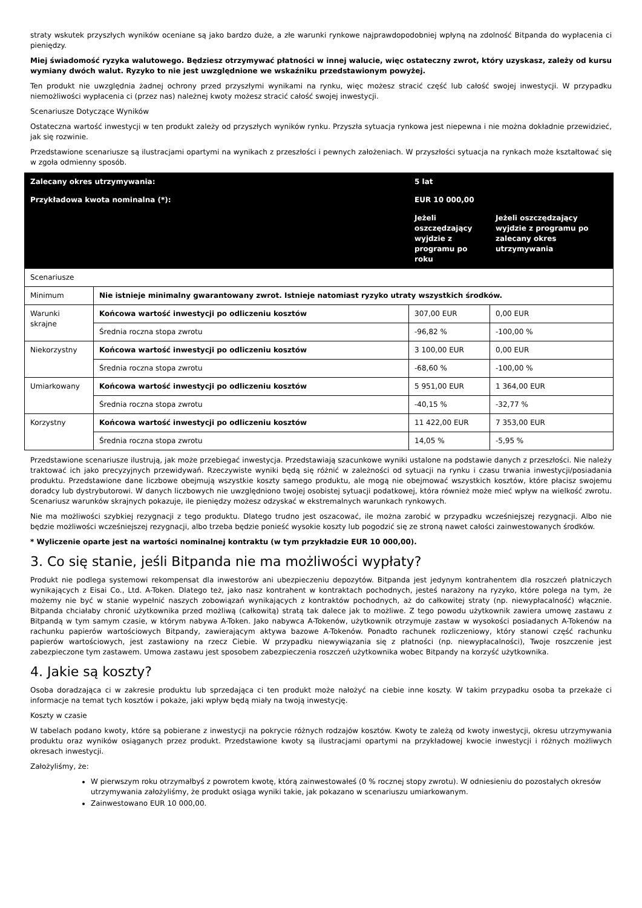straty wskutek przyszłych wyników oceniane są jako bardzo duże, a złe warunki rynkowe najprawdopodobniej wpłyną na zdolność Bitpanda do wypłacenia ci pieniędzy.
Miej świadomość ryzyka walutowego. Będziesz otrzymywać płatności w innej walucie, więc ostateczny zwrot, który uzyskasz, zależy od kursu wymiany dwóch walut. Ryzyko to nie jest uwzględnione we wskaźniku przedstawionym powyżej.
Ten produkt nie uwzględnia żadnej ochrony przed przyszłymi wynikami na rynku, więc możesz stracić część lub całość swojej inwestycji. W przypadku niemożliwości wypłacenia ci (przez nas) należnej kwoty możesz stracić całość swojej inwestycji.
Scenariusze Dotyczące Wyników
Ostateczna wartość inwestycji w ten produkt zależy od przyszłych wyników rynku. Przyszła sytuacja rynkowa jest niepewna i nie można dokładnie przewidzieć, jak się rozwinie.
Przedstawione scenariusze są ilustracjami opartymi na wynikach z przeszłości i pewnych założeniach. W przyszłości sytuacja na rynkach może kształtować się w zgoła odmienny sposób.
| Zalecany okres utrzymywania: | | 5 lat | |
| Przykładowa kwota nominalna (*): | | EUR 10 000,00 | |
| | | Jeżeli oszczędzający wyjdzie z programu po roku | Jeżeli oszczędzający wyjdzie z programu po zalecany okres utrzymywania |
| Scenariusze | | | |
| Minimum | Nie istnieje minimalny gwarantowany zwrot. Istnieje natomiast ryzyko utraty wszystkich środków. | | |
| Warunki skrajne | Końcowa wartość inwestycji po odliczeniu kosztów | 307,00 EUR | 0,00 EUR |
| | Średnia roczna stopa zwrotu | -96,82 % | -100,00 % |
| Niekorzystny | Końcowa wartość inwestycji po odliczeniu kosztów | 3 100,00 EUR | 0,00 EUR |
| | Średnia roczna stopa zwrotu | -68,60 % | -100,00 % |
| Umiarkowany | Końcowa wartość inwestycji po odliczeniu kosztów | 5 951,00 EUR | 1 364,00 EUR |
| | Średnia roczna stopa zwrotu | -40,15 % | -32,77 % |
| Korzystny | Końcowa wartość inwestycji po odliczeniu kosztów | 11 422,00 EUR | 7 353,00 EUR |
| | Średnia roczna stopa zwrotu | 14,05 % | -5,95 % |
Przedstawione scenariusze ilustrują, jak może przebiegać inwestycja. Przedstawiają szacunkowe wyniki ustalone na podstawie danych z przeszłości. Nie należy traktować ich jako precyzyjnych przewidywań. Rzeczywiste wyniki będą się różnić w zależności od sytuacji na rynku i czasu trwania inwestycji/posiadania produktu. Przedstawione dane liczbowe obejmują wszystkie koszty samego produktu, ale mogą nie obejmować wszystkich kosztów, które płacisz swojemu doradcy lub dystrybutorowi. W danych liczbowych nie uwzględniono twojej osobistej sytuacji podatkowej, która również może mieć wpływ na wielkość zwrotu. Scenariusz warunków skrajnych pokazuje, ile pieniędzy możesz odzyskać w ekstremalnych warunkach rynkowych.
Nie ma możliwości szybkiej rezygnacji z tego produktu. Dlatego trudno jest oszacować, ile można zarobić w przypadku wcześniejszej rezygnacji. Albo nie będzie możliwości wcześniejszej rezygnacji, albo trzeba będzie ponieść wysokie koszty lub pogodzić się ze stroną nawet całości zainwestowanych środków.
* Wyliczenie oparte jest na wartości nominalnej kontraktu (w tym przykładzie EUR 10 000,00).
3. Co się stanie, jeśli Bitpanda nie ma możliwości wypłaty?
Produkt nie podlega systemowi rekompensat dla inwestorów ani ubezpieczeniu depozytów. Bitpanda jest jedynym kontrahentem dla roszczeń płatniczych wynikających z Eisai Co., Ltd. A-Token. Dlatego też, jako nasz kontrahent w kontraktach pochodnych, jesteś narażony na ryzyko, które polega na tym, że możemy nie być w stanie wypełnić naszych zobowiązań wynikających z kontraktów pochodnych, aż do całkowitej straty (np. niewypłacalność) włącznie. Bitpanda chciałaby chronić użytkownika przed możliwą (całkowitą) stratą tak dalece jak to możliwe. Z tego powodu użytkownik zawiera umowę zastawu z Bitpandą w tym samym czasie, w którym nabywa A-Token. Jako nabywca A-Tokenów, użytkownik otrzymuje zastaw w wysokości posiadanych A-Tokenów na rachunku papierów wartościowych Bitpandy, zawierającym aktywa bazowe A-Tokenów. Ponadto rachunek rozliczeniowy, który stanowi część rachunku papierów wartościowych, jest zastawiony na rzecz Ciebie. W przypadku niewywiązania się z płatności (np. niewypłacalności), Twoje roszczenie jest zabezpieczone tym zastawem. Umowa zastawu jest sposobem zabezpieczenia roszczeń użytkownika wobec Bitpandy na korzyść użytkownika.
4. Jakie są koszty?
Osoba doradzająca ci w zakresie produktu lub sprzedająca ci ten produkt może nałożyć na ciebie inne koszty. W takim przypadku osoba ta przekaże ci informacje na temat tych kosztów i pokaże, jaki wpływ będą miały na twoją inwestycję.
Koszty w czasie
W tabelach podano kwoty, które są pobierane z inwestycji na pokrycie różnych rodzajów kosztów. Kwoty te zależą od kwoty inwestycji, okresu utrzymywania produktu oraz wyników osiąganych przez produkt. Przedstawione kwoty są ilustracjami opartymi na przykładowej kwocie inwestycji i różnych możliwych okresach inwestycji.
Założyliśmy, że:
W pierwszym roku otrzymałbyś z powrotem kwotę, którą zainwestowałeś (0 % rocznej stopy zwrotu). W odniesieniu do pozostałych okresów utrzymywania założyliśmy, że produkt osiąga wyniki takie, jak pokazano w scenariuszu umiarkowanym.
Zainwestowano EUR 10 000,00.